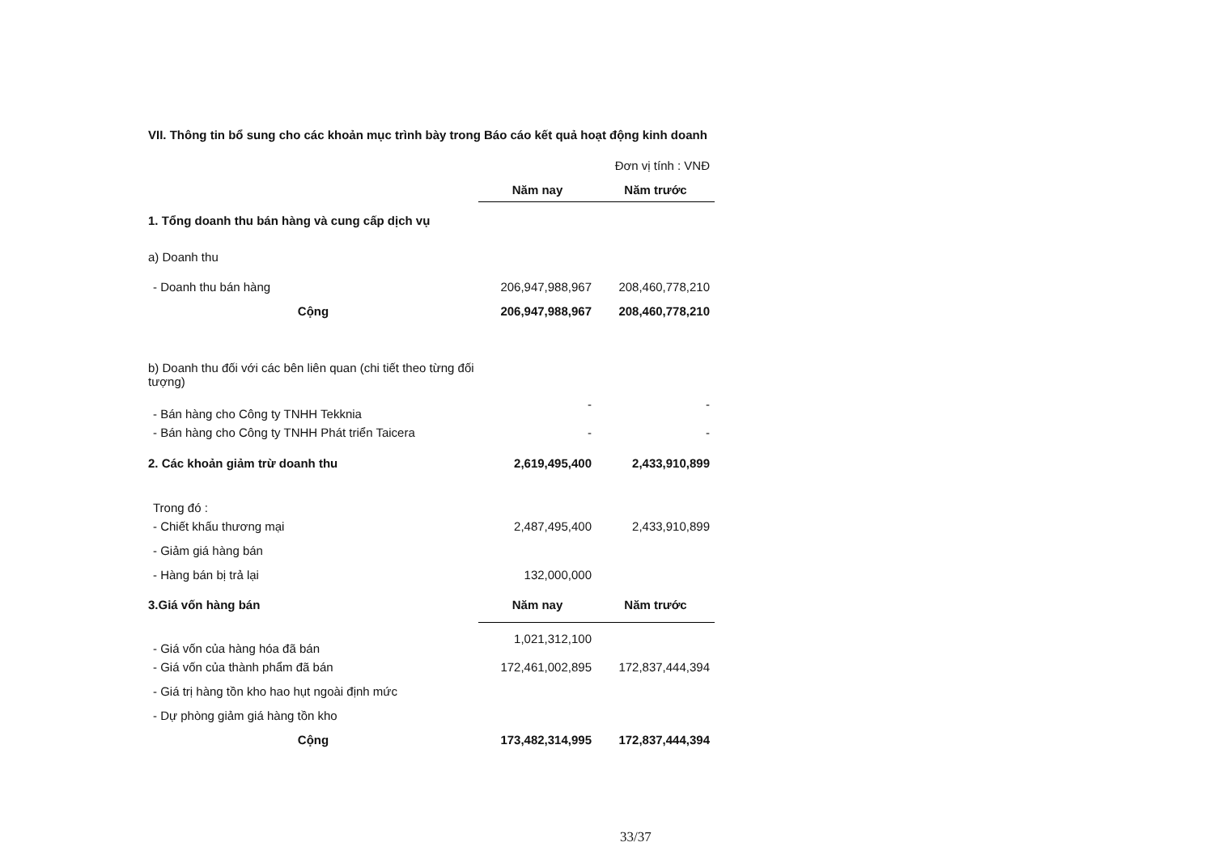VII. Thông tin bổ sung cho các khoản mục trình bày trong Báo cáo kết quả hoạt động kinh doanh
| Đơn vị tính : VNĐ | | |
| | Năm nay | Năm trước |
| 1. Tổng doanh thu bán hàng và cung cấp dịch vụ | | |
| a) Doanh thu | | |
| - Doanh thu bán hàng | 206,947,988,967 | 208,460,778,210 |
| Cộng | 206,947,988,967 | 208,460,778,210 |
| b) Doanh thu đối với các bên liên quan (chi tiết theo từng đối tượng) | | |
| - Bán hàng cho Công ty TNHH Tekknia | - | - |
| - Bán hàng cho Công ty TNHH Phát triển Taicera | - | - |
| 2. Các khoản giảm trừ doanh thu | 2,619,495,400 | 2,433,910,899 |
| Trong đó : | | |
| - Chiết khấu thương mại | 2,487,495,400 | 2,433,910,899 |
| - Giảm giá hàng bán | | |
| - Hàng bán bị trả lại | 132,000,000 | |
| 3.Giá vốn hàng bán | Năm nay | Năm trước |
| - Giá vốn của hàng hóa đã bán | 1,021,312,100 | |
| - Giá vốn của thành phẩm đã bán | 172,461,002,895 | 172,837,444,394 |
| - Giá trị hàng tồn kho hao hụt ngoài định mức | | |
| - Dự phòng giảm giá hàng tồn kho | | |
| Cộng | 173,482,314,995 | 172,837,444,394 |
33/37